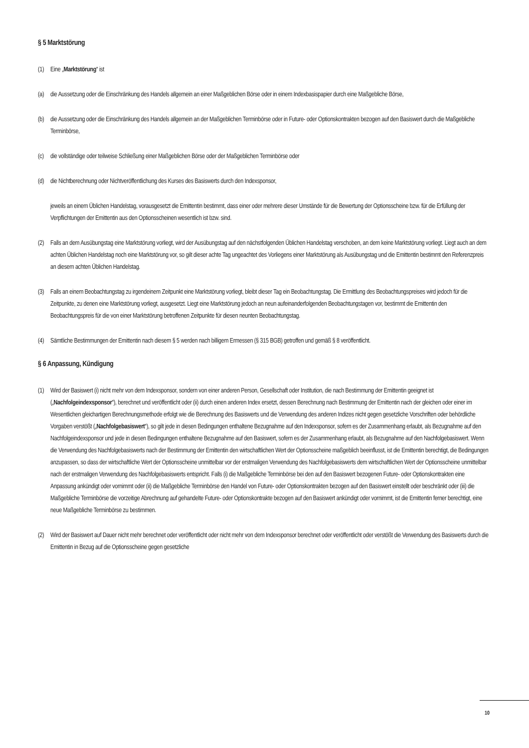§ 5 Marktstörung
(1) Eine „Marktstörung“ ist
(a) die Aussetzung oder die Einschränkung des Handels allgemein an einer Maßgeblichen Börse oder in einem Indexbasispapier durch eine Maßgebliche Börse,
(b) die Aussetzung oder die Einschränkung des Handels allgemein an der Maßgeblichen Terminbörse oder in Future- oder Optionskontrakten bezogen auf den Basiswert durch die Maßgebliche Terminbörse,
(c) die vollständige oder teilweise Schließung einer Maßgeblichen Börse oder der Maßgeblichen Terminbörse oder
(d) die Nichtberechnung oder Nichtveröffentlichung des Kurses des Basiswerts durch den Indexsponsor,
jeweils an einem Üblichen Handelstag, vorausgesetzt die Emittentin bestimmt, dass einer oder mehrere dieser Umstände für die Bewertung der Optionsscheine bzw. für die Erfüllung der Verpflichtungen der Emittentin aus den Optionsscheinen wesentlich ist bzw. sind.
(2) Falls an dem Ausübungstag eine Marktstörung vorliegt, wird der Ausübungstag auf den nächstfolgenden Üblichen Handelstag verschoben, an dem keine Marktstörung vorliegt. Liegt auch an dem achten Üblichen Handelstag noch eine Marktstörung vor, so gilt dieser achte Tag ungeachtet des Vorliegens einer Marktstörung als Ausübungstag und die Emittentin bestimmt den Referenzpreis an diesem achten Üblichen Handelstag.
(3) Falls an einem Beobachtungstag zu irgendeinem Zeitpunkt eine Marktstörung vorliegt, bleibt dieser Tag ein Beobachtungstag. Die Ermittlung des Beobachtungspreises wird jedoch für die Zeitpunkte, zu denen eine Marktstörung vorliegt, ausgesetzt. Liegt eine Marktstörung jedoch an neun aufeinanderfolgenden Beobachtungstagen vor, bestimmt die Emittentin den Beobachtungspreis für die von einer Marktstörung betroffenen Zeitpunkte für diesen neunten Beobachtungstag.
(4) Sämtliche Bestimmungen der Emittentin nach diesem § 5 werden nach billigem Ermessen (§ 315 BGB) getroffen und gemäß § 8 veröffentlicht.
§ 6 Anpassung, Kündigung
(1) Wird der Basiswert (i) nicht mehr von dem Indexsponsor, sondern von einer anderen Person, Gesellschaft oder Institution, die nach Bestimmung der Emittentin geeignet ist („Nachfolgeindexsponsor“), berechnet und veröffentlicht oder (ii) durch einen anderen Index ersetzt, dessen Berechnung nach Bestimmung der Emittentin nach der gleichen oder einer im Wesentlichen gleichartigen Berechnungsmethode erfolgt wie die Berechnung des Basiswerts und die Verwendung des anderen Indizes nicht gegen gesetzliche Vorschriften oder behördliche Vorgaben verstößt („Nachfolgebasiswert“), so gilt jede in diesen Bedingungen enthaltene Bezugnahme auf den Indexsponsor, sofern es der Zusammenhang erlaubt, als Bezugnahme auf den Nachfolgeindexsponsor und jede in diesen Bedingungen enthaltene Bezugnahme auf den Basiswert, sofern es der Zusammenhang erlaubt, als Bezugnahme auf den Nachfolgebasiswert. Wenn die Verwendung des Nachfolgebasiswerts nach der Bestimmung der Emittentin den wirtschaftlichen Wert der Optionsscheine maßgeblich beeinflusst, ist die Emittentin berechtigt, die Bedingungen anzupassen, so dass der wirtschaftliche Wert der Optionsscheine unmittelbar vor der erstmaligen Verwendung des Nachfolgebasiswerts dem wirtschaftlichen Wert der Optionsscheine unmittelbar nach der erstmaligen Verwendung des Nachfolgebasiswerts entspricht. Falls (i) die Maßgebliche Terminbörse bei den auf den Basiswert bezogenen Future- oder Optionskontrakten eine Anpassung ankündigt oder vornimmt oder (ii) die Maßgebliche Terminbörse den Handel von Future- oder Optionskontrakten bezogen auf den Basiswert einstellt oder beschränkt oder (iii) die Maßgebliche Terminbörse die vorzeitige Abrechnung auf gehandelte Future- oder Optionskontrakte bezogen auf den Basiswert ankündigt oder vornimmt, ist die Emittentin ferner berechtigt, eine neue Maßgebliche Terminbörse zu bestimmen.
(2) Wird der Basiswert auf Dauer nicht mehr berechnet oder veröffentlicht oder nicht mehr von dem Indexsponsor berechnet oder veröffentlicht oder verstößt die Verwendung des Basiswerts durch die Emittentin in Bezug auf die Optionsscheine gegen gesetzliche
10